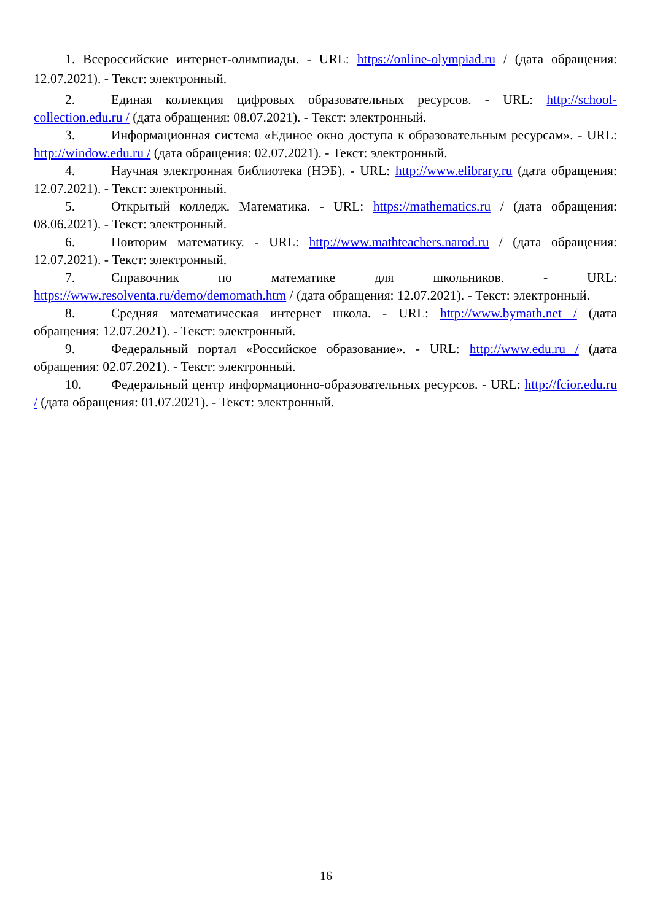1. Всероссийские интернет-олимпиады. - URL: https://online-olympiad.ru / (дата обращения: 12.07.2021). - Текст: электронный.
2. Единая коллекция цифровых образовательных ресурсов. - URL: http://school-collection.edu.ru / (дата обращения: 08.07.2021). - Текст: электронный.
3. Информационная система «Единое окно доступа к образовательным ресурсам». - URL: http://window.edu.ru / (дата обращения: 02.07.2021). - Текст: электронный.
4. Научная электронная библиотека (НЭБ). - URL: http://www.elibrary.ru (дата обращения: 12.07.2021). - Текст: электронный.
5. Открытый колледж. Математика. - URL: https://mathematics.ru / (дата обращения: 08.06.2021). - Текст: электронный.
6. Повторим математику. - URL: http://www.mathteachers.narod.ru / (дата обращения: 12.07.2021). - Текст: электронный.
7. Справочник по математике для школьников. - URL: https://www.resolventa.ru/demo/demomath.htm / (дата обращения: 12.07.2021). - Текст: электронный.
8. Средняя математическая интернет школа. - URL: http://www.bymath.net / (дата обращения: 12.07.2021). - Текст: электронный.
9. Федеральный портал «Российское образование». - URL: http://www.edu.ru / (дата обращения: 02.07.2021). - Текст: электронный.
10. Федеральный центр информационно-образовательных ресурсов. - URL: http://fcior.edu.ru / (дата обращения: 01.07.2021). - Текст: электронный.
16